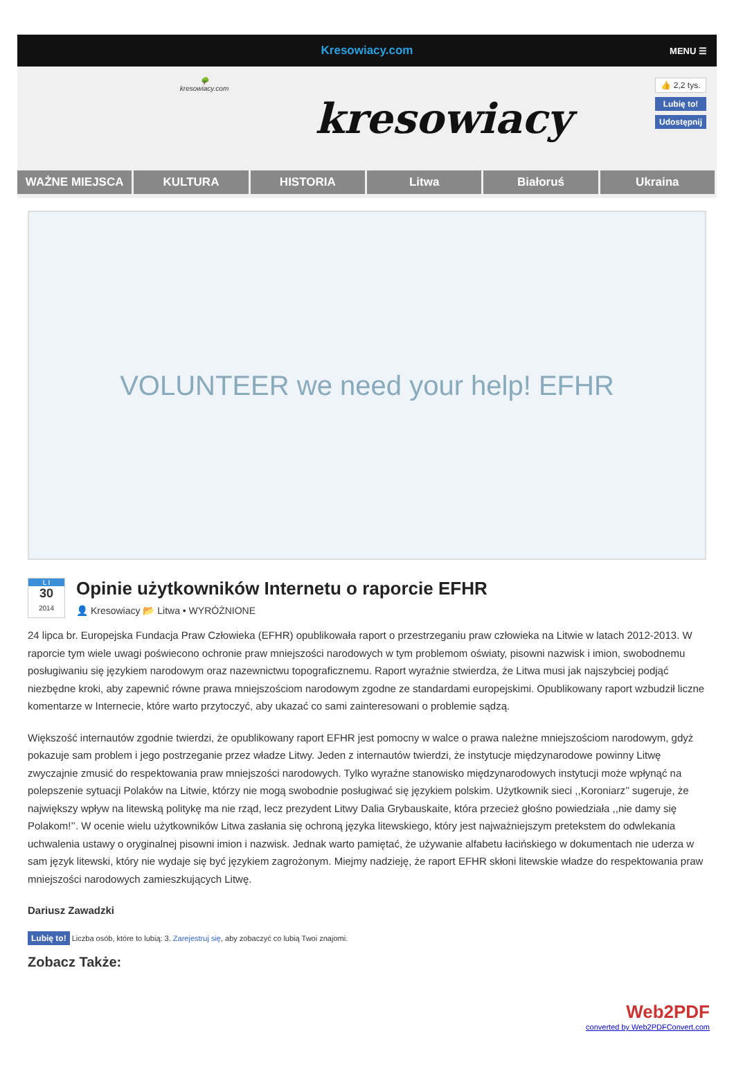Kresowiacy.com MENU ☰
🌳
kresowiacy.com
kresowiacy
👍 2,2 tys.
Lubię to!
Udostępnij
WAŻNE MIEJSCA KULTURA HISTORIA Litwa Białoruś Ukraina
VOLUNTEER we need your help! EFHR
L I
30
2014
Opinie użytkowników Internetu o raporcie EFHR
👤 Kresowiacy 📂 Litwa • WYRÓŻNIONE
24 lipca br. Europejska Fundacja Praw Człowieka (EFHR) opublikowała raport o przestrzeganiu praw człowieka na Litwie w latach 2012-2013. W raporcie tym wiele uwagi poświecono ochronie praw mniejszości narodowych w tym problemom oświaty, pisowni nazwisk i imion, swobodnemu posługiwaniu się językiem narodowym oraz nazewnictwu topograficznemu. Raport wyraźnie stwierdza, że Litwa musi jak najszybciej podjąć niezbędne kroki, aby zapewnić równe prawa mniejszościom narodowym zgodne ze standardami europejskimi. Opublikowany raport wzbudził liczne komentarze w Internecie, które warto przytoczyć, aby ukazać co sami zainteresowani o problemie sądzą.
Większość internautów zgodnie twierdzi, że opublikowany raport EFHR jest pomocny w walce o prawa należne mniejszościom narodowym, gdyż pokazuje sam problem i jego postrzeganie przez władze Litwy. Jeden z internautów twierdzi, że instytucje międzynarodowe powinny Litwę zwyczajnie zmusić do respektowania praw mniejszości narodowych. Tylko wyraźne stanowisko międzynarodowych instytucji może wpłynąć na polepszenie sytuacji Polaków na Litwie, którzy nie mogą swobodnie posługiwać się językiem polskim. Użytkownik sieci ,,Koroniarz’’ sugeruje, że największy wpływ na litewską politykę ma nie rząd, lecz prezydent Litwy Dalia Grybauskaite, która przecież głośno powiedziała ,,nie damy się Polakom!’’. W ocenie wielu użytkowników Litwa zasłania się ochroną języka litewskiego, który jest najważniejszym pretekstem do odwlekania uchwalenia ustawy o oryginalnej pisowni imion i nazwisk. Jednak warto pamiętać, że używanie alfabetu łacińskiego w dokumentach nie uderza w sam język litewski, który nie wydaje się być językiem zagrożonym. Miejmy nadzieję, że raport EFHR skłoni litewskie władze do respektowania praw mniejszości narodowych zamieszkujących Litwę.
Dariusz Zawadzki
Lubię to! Liczba osób, które to lubią: 3. Zarejestruj się, aby zobaczyć co lubią Twoi znajomi.
Zobacz Także:
Web2PDF
converted by Web2PDFConvert.com